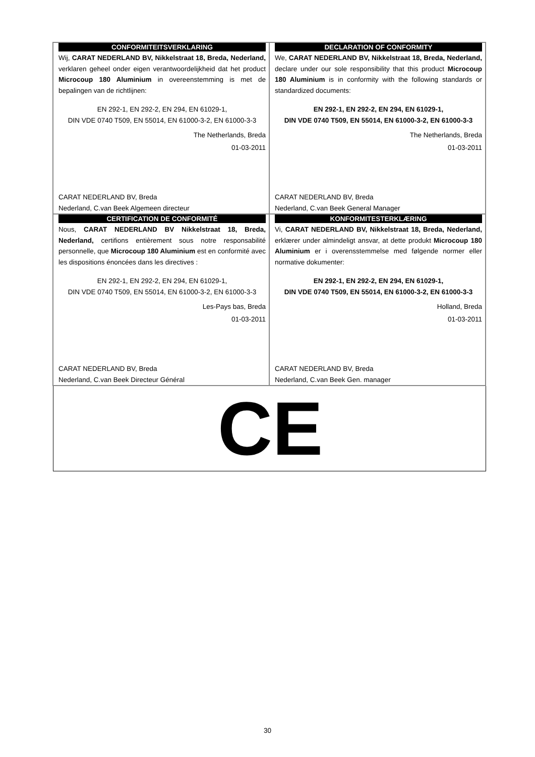| CONFORMITEITSVERKLARING Wij, CARAT NEDERLAND BV, Nikkelstraat 18, Breda, Nederland, verklaren geheel onder eigen verantwoordelijkheid dat het product Microcoup 180 Aluminium in overeenstemming is met de bepalingen van de richtlijnen: EN 292-1, EN 292-2, EN 294, EN 61029-1, DIN VDE 0740 T509, EN 55014, EN 61000-3-2, EN 61000-3-3 The Netherlands, Breda 01-03-2011 CARAT NEDERLAND BV, Breda Nederland, C.van Beek Algemeen directeur | DECLARATION OF CONFORMITY We, CARAT NEDERLAND BV, Nikkelstraat 18, Breda, Nederland, declare under our sole responsibility that this product Microcoup 180 Aluminium is in conformity with the following standards or standardized documents: EN 292-1, EN 292-2, EN 294, EN 61029-1, DIN VDE 0740 T509, EN 55014, EN 61000-3-2, EN 61000-3-3 The Netherlands, Breda 01-03-2011 CARAT NEDERLAND BV, Breda Nederland, C.van Beek General Manager |
| CERTIFICATION DE CONFORMITÉ Nous, CARAT NEDERLAND BV Nikkelstraat 18, Breda, Nederland, certifions entièrement sous notre responsabilité personnelle, que Microcoup 180 Aluminium est en conformité avec les dispositions énoncées dans les directives : EN 292-1, EN 292-2, EN 294, EN 61029-1, DIN VDE 0740 T509, EN 55014, EN 61000-3-2, EN 61000-3-3 Les-Pays bas, Breda 01-03-2011 CARAT NEDERLAND BV, Breda Nederland, C.van Beek Directeur Général | KONFORMITESTERKLÆRING Vi, CARAT NEDERLAND BV, Nikkelstraat 18, Breda, Nederland, erklærer under almindeligt ansvar, at dette produkt Microcoup 180 Aluminium er i overensstemmelse med følgende normer eller normative dokumenter: EN 292-1, EN 292-2, EN 294, EN 61029-1, DIN VDE 0740 T509, EN 55014, EN 61000-3-2, EN 61000-3-3 Holland, Breda 01-03-2011 CARAT NEDERLAND BV, Breda Nederland, C.van Beek Gen. manager |
| CE | |
30